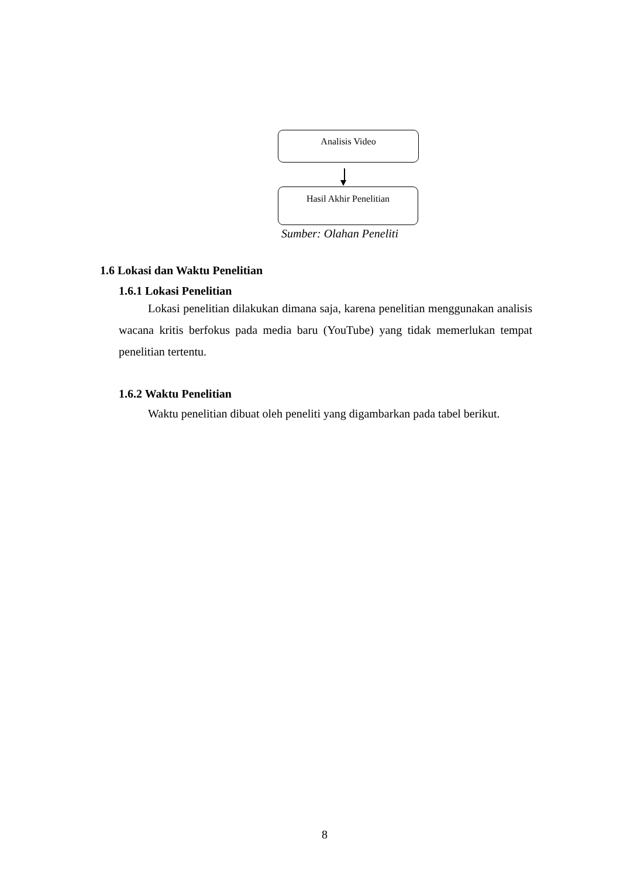Analisis Video
Hasil Akhir Penelitian
Sumber: Olahan Peneliti
1.6 Lokasi dan Waktu Penelitian
1.6.1 Lokasi Penelitian
Lokasi penelitian dilakukan dimana saja, karena penelitian menggunakan analisis wacana kritis berfokus pada media baru (YouTube) yang tidak memerlukan tempat penelitian tertentu.
1.6.2 Waktu Penelitian
Waktu penelitian dibuat oleh peneliti yang digambarkan pada tabel berikut.
8